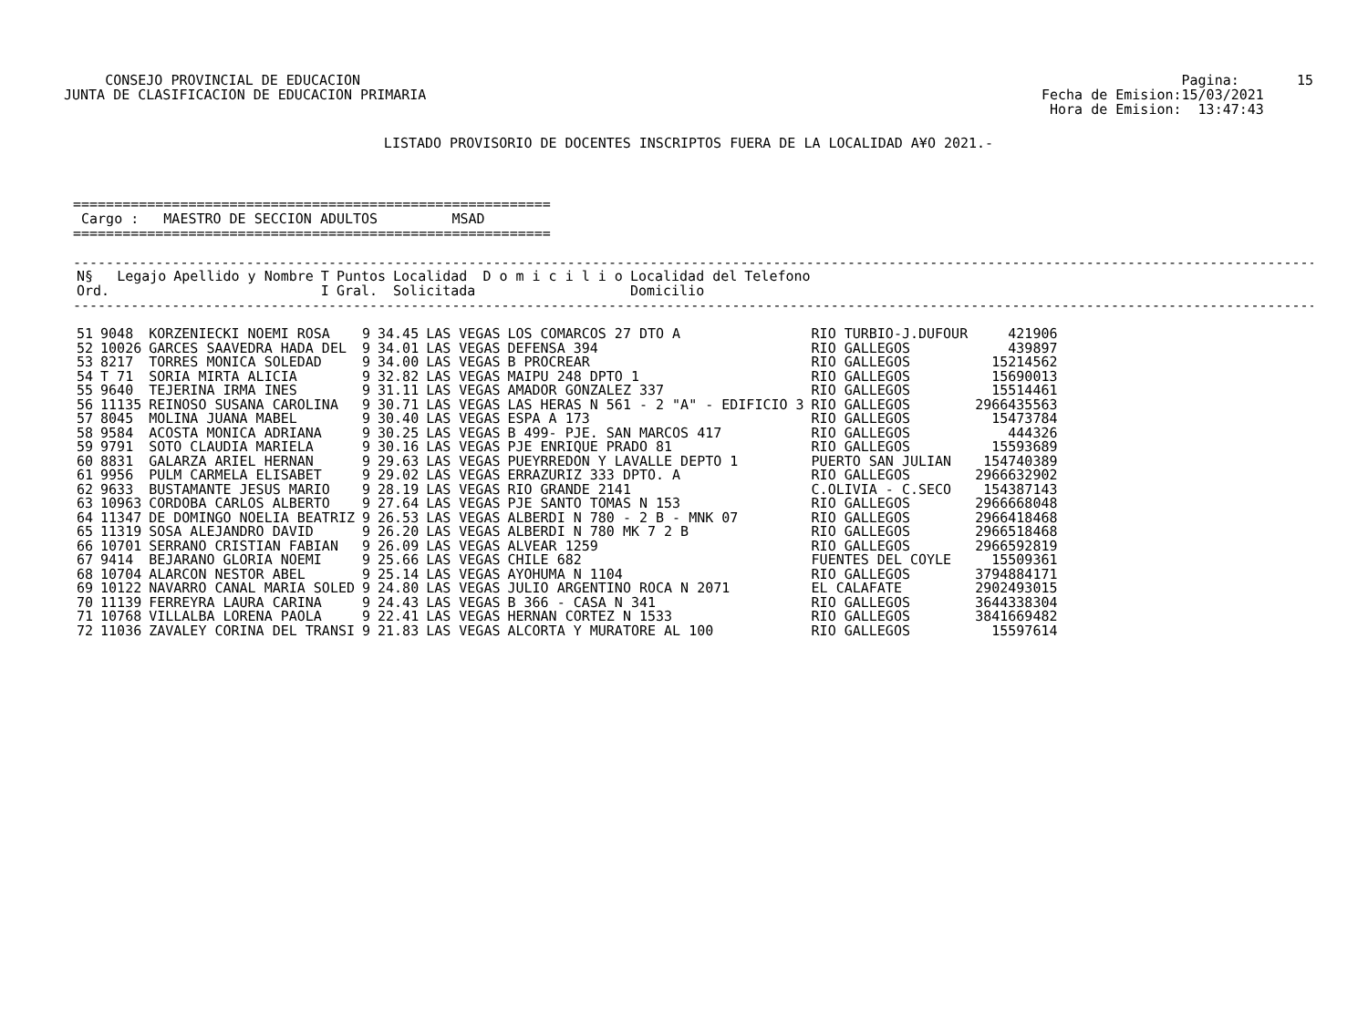CONSEJO PROVINCIAL DE EDUCACION
JUNTA DE CLASIFICACION DE EDUCACION PRIMARIA
                 Pagina:       15
Fecha de Emision:15/03/2021
 Hora de Emision:  13:47:43
LISTADO PROVISORIO DE DOCENTES INSCRIPTOS FUERA DE LA LOCALIDAD A¥O 2021.-
==========================================================
 Cargo :   MAESTRO DE SECCION ADULTOS         MSAD
==========================================================
--------------------------------------------------------------------------------------------------------------------------------------------------------
| N§ Ord. | Legajo | Apellido y Nombre | T I | Puntos Gral. | Localidad Solicitada | D o m i c i l i o | Localidad del Domicilio | Telefono |
| --- | --- | --- | --- | --- | --- | --- | --- | --- |
--------------------------------------------------------------------------------------------------------------------------------------------------------
| 51 | 9048 | KORZENIECKI NOEMI ROSA | 9 | 34.45 | LAS VEGAS | LOS COMARCOS 27 DTO A | RIO TURBIO-J.DUFOUR | 421906 |
| 52 | 10026 | GARCES SAAVEDRA HADA DEL | 9 | 34.01 | LAS VEGAS | DEFENSA 394 | RIO GALLEGOS | 439897 |
| 53 | 8217 | TORRES MONICA SOLEDAD | 9 | 34.00 | LAS VEGAS | B PROCREAR | RIO GALLEGOS | 15214562 |
| 54 | T 71 | SORIA MIRTA ALICIA | 9 | 32.82 | LAS VEGAS | MAIPU 248 DPTO 1 | RIO GALLEGOS | 15690013 |
| 55 | 9640 | TEJERINA IRMA INES | 9 | 31.11 | LAS VEGAS | AMADOR GONZALEZ 337 | RIO GALLEGOS | 15514461 |
| 56 | 11135 | REINOSO SUSANA CAROLINA | 9 | 30.71 | LAS VEGAS | LAS HERAS N 561 - 2 "A" - EDIFICIO 3 | RIO GALLEGOS | 2966435563 |
| 57 | 8045 | MOLINA JUANA MABEL | 9 | 30.40 | LAS VEGAS | ESPA A 173 | RIO GALLEGOS | 15473784 |
| 58 | 9584 | ACOSTA MONICA ADRIANA | 9 | 30.25 | LAS VEGAS | B 499- PJE. SAN MARCOS 417 | RIO GALLEGOS | 444326 |
| 59 | 9791 | SOTO CLAUDIA MARIELA | 9 | 30.16 | LAS VEGAS | PJE ENRIQUE PRADO 81 | RIO GALLEGOS | 15593689 |
| 60 | 8831 | GALARZA ARIEL HERNAN | 9 | 29.63 | LAS VEGAS | PUEYRREDON Y LAVALLE DEPTO 1 | PUERTO SAN JULIAN | 154740389 |
| 61 | 9956 | PULM CARMELA ELISABET | 9 | 29.02 | LAS VEGAS | ERRAZURIZ 333 DPTO. A | RIO GALLEGOS | 2966632902 |
| 62 | 9633 | BUSTAMANTE JESUS MARIO | 9 | 28.19 | LAS VEGAS | RIO GRANDE 2141 | C.OLIVIA - C.SECO | 154387143 |
| 63 | 10963 | CORDOBA CARLOS ALBERTO | 9 | 27.64 | LAS VEGAS | PJE SANTO TOMAS N 153 | RIO GALLEGOS | 2966668048 |
| 64 | 11347 | DE DOMINGO NOELIA BEATRIZ | 9 | 26.53 | LAS VEGAS | ALBERDI N 780 - 2 B - MNK 07 | RIO GALLEGOS | 2966418468 |
| 65 | 11319 | SOSA ALEJANDRO DAVID | 9 | 26.20 | LAS VEGAS | ALBERDI N 780 MK 7 2 B | RIO GALLEGOS | 2966518468 |
| 66 | 10701 | SERRANO CRISTIAN FABIAN | 9 | 26.09 | LAS VEGAS | ALVEAR 1259 | RIO GALLEGOS | 2966592819 |
| 67 | 9414 | BEJARANO GLORIA NOEMI | 9 | 25.66 | LAS VEGAS | CHILE 682 | FUENTES DEL COYLE | 15509361 |
| 68 | 10704 | ALARCON NESTOR ABEL | 9 | 25.14 | LAS VEGAS | AYOHUMA N 1104 | RIO GALLEGOS | 3794884171 |
| 69 | 10122 | NAVARRO CANAL MARIA SOLED | 9 | 24.80 | LAS VEGAS | JULIO ARGENTINO ROCA N 2071 | EL CALAFATE | 2902493015 |
| 70 | 11139 | FERREYRA LAURA CARINA | 9 | 24.43 | LAS VEGAS | B 366 - CASA N 341 | RIO GALLEGOS | 3644338304 |
| 71 | 10768 | VILLALBA LORENA PAOLA | 9 | 22.41 | LAS VEGAS | HERNAN CORTEZ N 1533 | RIO GALLEGOS | 3841669482 |
| 72 | 11036 | ZAVALEY CORINA DEL TRANSI | 9 | 21.83 | LAS VEGAS | ALCORTA Y MURATORE AL 100 | RIO GALLEGOS | 15597614 |